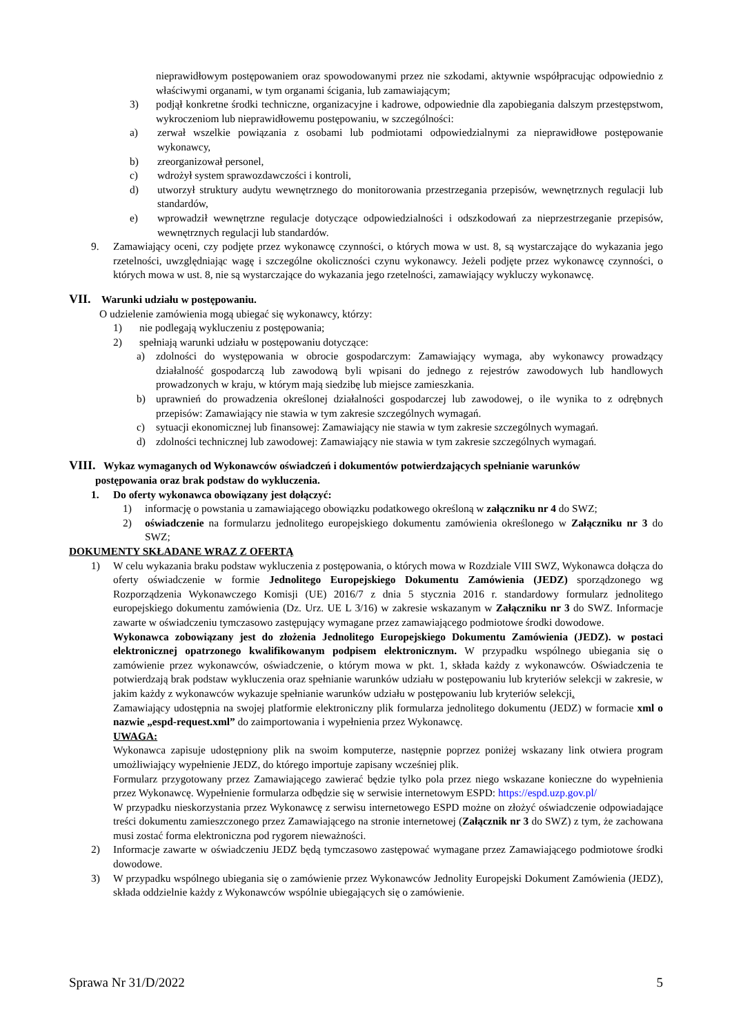nieprawidłowym postępowaniem oraz spowodowanymi przez nie szkodami, aktywnie współpracując odpowiednio z właściwymi organami, w tym organami ścigania, lub zamawiającym;
3) podjął konkretne środki techniczne, organizacyjne i kadrowe, odpowiednie dla zapobiegania dalszym przestępstwom, wykroczeniom lub nieprawidłowemu postępowaniu, w szczególności:
a) zerwał wszelkie powiązania z osobami lub podmiotami odpowiedzialnymi za nieprawidłowe postępowanie wykonawcy,
b) zreorganizował personel,
c) wdrożył system sprawozdawczości i kontroli,
d) utworzył struktury audytu wewnętrznego do monitorowania przestrzegania przepisów, wewnętrznych regulacji lub standardów,
e) wprowadził wewnętrzne regulacje dotyczące odpowiedzialności i odszkodowań za nieprzestrzeganie przepisów, wewnętrznych regulacji lub standardów.
9. Zamawiający oceni, czy podjęte przez wykonawcę czynności, o których mowa w ust. 8, są wystarczające do wykazania jego rzetelności, uwzględniając wagę i szczególne okoliczności czynu wykonawcy. Jeżeli podjęte przez wykonawcę czynności, o których mowa w ust. 8, nie są wystarczające do wykazania jego rzetelności, zamawiający wykluczy wykonawcę.
VII. Warunki udziału w postępowaniu.
O udzielenie zamówienia mogą ubiegać się wykonawcy, którzy:
1) nie podlegają wykluczeniu z postępowania;
2) spełniają warunki udziału w postępowaniu dotyczące:
a) zdolności do występowania w obrocie gospodarczym: Zamawiający wymaga, aby wykonawcy prowadzący działalność gospodarczą lub zawodową byli wpisani do jednego z rejestrów zawodowych lub handlowych prowadzonych w kraju, w którym mają siedzibę lub miejsce zamieszkania.
b) uprawnień do prowadzenia określonej działalności gospodarczej lub zawodowej, o ile wynika to z odrębnych przepisów: Zamawiający nie stawia w tym zakresie szczególnych wymagań.
c) sytuacji ekonomicznej lub finansowej: Zamawiający nie stawia w tym zakresie szczególnych wymagań.
d) zdolności technicznej lub zawodowej: Zamawiający nie stawia w tym zakresie szczególnych wymagań.
VIII. Wykaz wymaganych od Wykonawców oświadczeń i dokumentów potwierdzających spełnianie warunków
postępowania oraz brak podstaw do wykluczenia.
1. Do oferty wykonawca obowiązany jest dołączyć:
1) informację o powstania u zamawiającego obowiązku podatkowego określoną w załączniku nr 4 do SWZ;
2) oświadczenie na formularzu jednolitego europejskiego dokumentu zamówienia określonego w Załączniku nr 3 do SWZ;
DOKUMENTY SKŁADANE WRAZ Z OFERTĄ
1) W celu wykazania braku podstaw wykluczenia z postępowania, o których mowa w Rozdziale VIII SWZ, Wykonawca dołącza do oferty oświadczenie w formie Jednolitego Europejskiego Dokumentu Zamówienia (JEDZ) sporządzonego wg Rozporządzenia Wykonawczego Komisji (UE) 2016/7 z dnia 5 stycznia 2016 r. standardowy formularz jednolitego europejskiego dokumentu zamówienia (Dz. Urz. UE L 3/16) w zakresie wskazanym w Załączniku nr 3 do SWZ. Informacje zawarte w oświadczeniu tymczasowo zastępujący wymagane przez zamawiającego podmiotowe środki dowodowe.
Wykonawca zobowiązany jest do złożenia Jednolitego Europejskiego Dokumentu Zamówienia (JEDZ). w postaci elektronicznej opatrzonego kwalifikowanym podpisem elektronicznym. W przypadku wspólnego ubiegania się o zamówienie przez wykonawców, oświadczenie, o którym mowa w pkt. 1, składa każdy z wykonawców. Oświadczenia te potwierdzają brak podstaw wykluczenia oraz spełnianie warunków udziału w postępowaniu lub kryteriów selekcji w zakresie, w jakim każdy z wykonawców wykazuje spełnianie warunków udziału w postępowaniu lub kryteriów selekcji.
Zamawiający udostępnia na swojej platformie elektroniczny plik formularza jednolitego dokumentu (JEDZ) w formacie xml o nazwie „espd-request.xml” do zaimportowania i wypełnienia przez Wykonawcę.
UWAGA:
Wykonawca zapisuje udostępniony plik na swoim komputerze, następnie poprzez poniżej wskazany link otwiera program umożliwiający wypełnienie JEDZ, do którego importuje zapisany wcześniej plik.
Formularz przygotowany przez Zamawiającego zawierać będzie tylko pola przez niego wskazane konieczne do wypełnienia przez Wykonawcę. Wypełnienie formularza odbędzie się w serwisie internetowym ESPD: https://espd.uzp.gov.pl/
W przypadku nieskorzystania przez Wykonawcę z serwisu internetowego ESPD możne on złożyć oświadczenie odpowiadające treści dokumentu zamieszczonego przez Zamawiającego na stronie internetowej (Załącznik nr 3 do SWZ) z tym, że zachowana musi zostać forma elektroniczna pod rygorem nieważności.
2) Informacje zawarte w oświadczeniu JEDZ będą tymczasowo zastępować wymagane przez Zamawiającego podmiotowe środki dowodowe.
3) W przypadku wspólnego ubiegania się o zamówienie przez Wykonawców Jednolity Europejski Dokument Zamówienia (JEDZ), składa oddzielnie każdy z Wykonawców wspólnie ubiegających się o zamówienie.
Sprawa Nr 31/D/2022 5